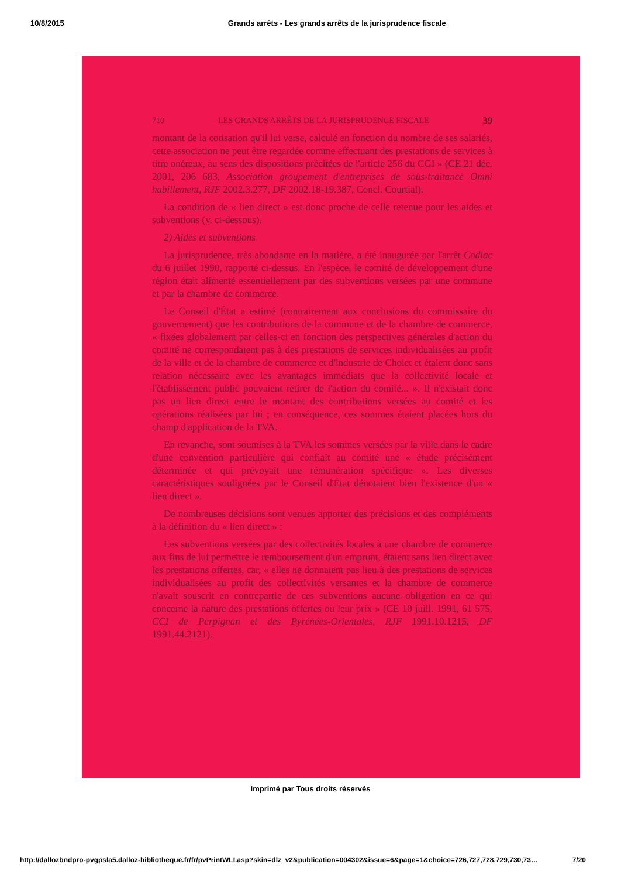10/8/2015 Grands arrêts - Les grands arrêts de la jurisprudence fiscale
710 LES GRANDS ARRÊTS DE LA JURISPRUDENCE FISCALE 39
montant de la cotisation qu'il lui verse, calculé en fonction du nombre de ses salariés, cette association ne peut être regardée comme effectuant des prestations de services à titre onéreux, au sens des dispositions précitées de l'article 256 du CGI » (CE 21 déc. 2001, 206 683, Association groupement d'entreprises de sous-traitance Omni habillement, RJF 2002.3.277, DF 2002.18-19.387, Concl. Courtial).
La condition de « lien direct » est donc proche de celle retenue pour les aides et subventions (v. ci-dessous).
2) Aides et subventions
La jurisprudence, très abondante en la matière, a été inaugurée par l'arrêt Codiac du 6 juillet 1990, rapporté ci-dessus. En l'espèce, le comité de développement d'une région était alimenté essentiellement par des subventions versées par une commune et par la chambre de commerce.
Le Conseil d'État a estimé (contrairement aux conclusions du commissaire du gouvernement) que les contributions de la commune et de la chambre de commerce, « fixées globalement par celles-ci en fonction des perspectives générales d'action du comité ne correspondaient pas à des prestations de services individualisées au profit de la ville et de la chambre de commerce et d'industrie de Cholet et étaient donc sans relation nécessaire avec les avantages immédiats que la collectivité locale et l'établissement public pouvaient retirer de l'action du comité... ». Il n'existait donc pas un lien direct entre le montant des contributions versées au comité et les opérations réalisées par lui ; en conséquence, ces sommes étaient placées hors du champ d'application de la TVA.
En revanche, sont soumises à la TVA les sommes versées par la ville dans le cadre d'une convention particulière qui confiait au comité une « étude précisément déterminée et qui prévoyait une rémunération spécifique ». Les diverses caractéristiques soulignées par le Conseil d'État dénotaient bien l'existence d'un « lien direct ».
De nombreuses décisions sont venues apporter des précisions et des compléments à la définition du « lien direct » :
Les subventions versées par des collectivités locales à une chambre de commerce aux fins de lui permettre le remboursement d'un emprunt, étaient sans lien direct avec les prestations offertes, car, « elles ne donnaient pas lieu à des prestations de services individualisées au profit des collectivités versantes et la chambre de commerce n'avait souscrit en contrepartie de ces subventions aucune obligation en ce qui concerne la nature des prestations offertes ou leur prix » (CE 10 juill. 1991, 61 575, CCI de Perpignan et des Pyrénées-Orientales, RJF 1991.10.1215, DF 1991.44.2121).
Imprimé par Tous droits réservés
http://dallozbndpro-pvgpsla5.dalloz-bibliotheque.fr/fr/pvPrintWLI.asp?skin=dlz_v2&publication=004302&issue=6&page=1&choice=726,727,728,729,730,73… 7/20